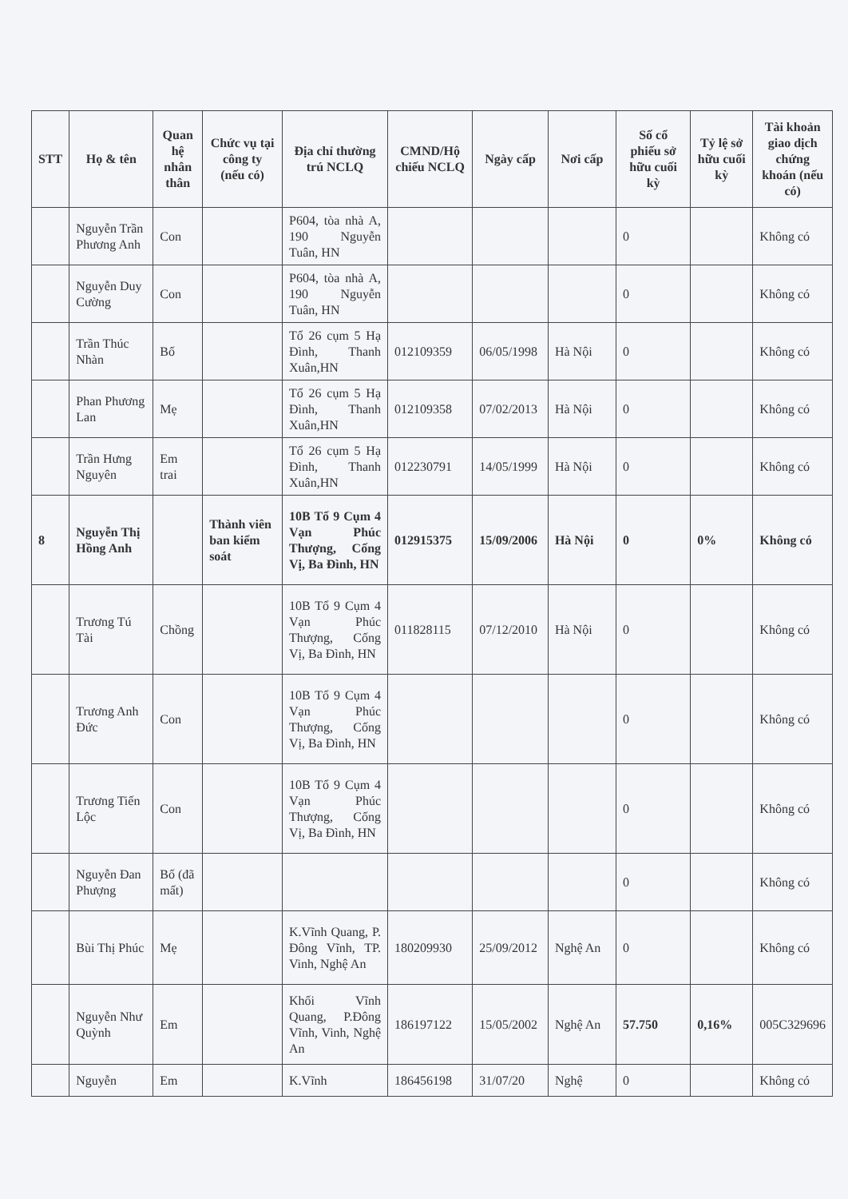| STT | Họ & tên | Quan hệ nhân thân | Chức vụ tại công ty (nếu có) | Địa chỉ thường trú NCLQ | CMND/Hộ chiếu NCLQ | Ngày cấp | Nơi cấp | Số cổ phiếu sở hữu cuối kỳ | Tỷ lệ sở hữu cuối kỳ | Tài khoản giao dịch chứng khoán (nếu có) |
| --- | --- | --- | --- | --- | --- | --- | --- | --- | --- | --- |
| | Nguyễn Trần Phương Anh | Con | | P604, tòa nhà A, 190 Nguyễn Tuân, HN | | | | 0 | | Không có |
| | Nguyễn Duy Cường | Con | | P604, tòa nhà A, 190 Nguyễn Tuân, HN | | | | 0 | | Không có |
| | Trần Thúc Nhàn | Bố | | Tổ 26 cụm 5 Hạ Đình, Thanh Xuân,HN | 012109359 | 06/05/1998 | Hà Nội | 0 | | Không có |
| | Phan Phương Lan | Mẹ | | Tổ 26 cụm 5 Hạ Đình, Thanh Xuân,HN | 012109358 | 07/02/2013 | Hà Nội | 0 | | Không có |
| | Trần Hưng Nguyên | Em trai | | Tổ 26 cụm 5 Hạ Đình, Thanh Xuân,HN | 012230791 | 14/05/1999 | Hà Nội | 0 | | Không có |
| 8 | Nguyễn Thị Hồng Anh | | Thành viên ban kiểm soát | 10B Tổ 9 Cụm 4 Vạn Phúc Thượng, Cống Vị, Ba Đình, HN | 012915375 | 15/09/2006 | Hà Nội | 0 | 0% | Không có |
| | Trương Tú Tài | Chồng | | 10B Tổ 9 Cụm 4 Vạn Phúc Thượng, Cống Vị, Ba Đình, HN | 011828115 | 07/12/2010 | Hà Nội | 0 | | Không có |
| | Trương Anh Đức | Con | | 10B Tổ 9 Cụm 4 Vạn Phúc Thượng, Cống Vị, Ba Đình, HN | | | | 0 | | Không có |
| | Trương Tiến Lộc | Con | | 10B Tổ 9 Cụm 4 Vạn Phúc Thượng, Cống Vị, Ba Đình, HN | | | | 0 | | Không có |
| | Nguyễn Đan Phượng | Bố (đã mất) | | | | | | 0 | | Không có |
| | Bùi Thị Phúc | Mẹ | | K.Vĩnh Quang, P. Đông Vĩnh, TP. Vinh, Nghệ An | 180209930 | 25/09/2012 | Nghệ An | 0 | | Không có |
| | Nguyễn Như Quỳnh | Em | | Khối Vĩnh Quang, P.Đông Vĩnh, Vinh, Nghệ An | 186197122 | 15/05/2002 | Nghệ An | 57.750 | 0,16% | 005C329696 |
| | Nguyễn | Em | | K.Vĩnh | 186456198 | 31/07/20 | Nghệ | 0 | | Không có |